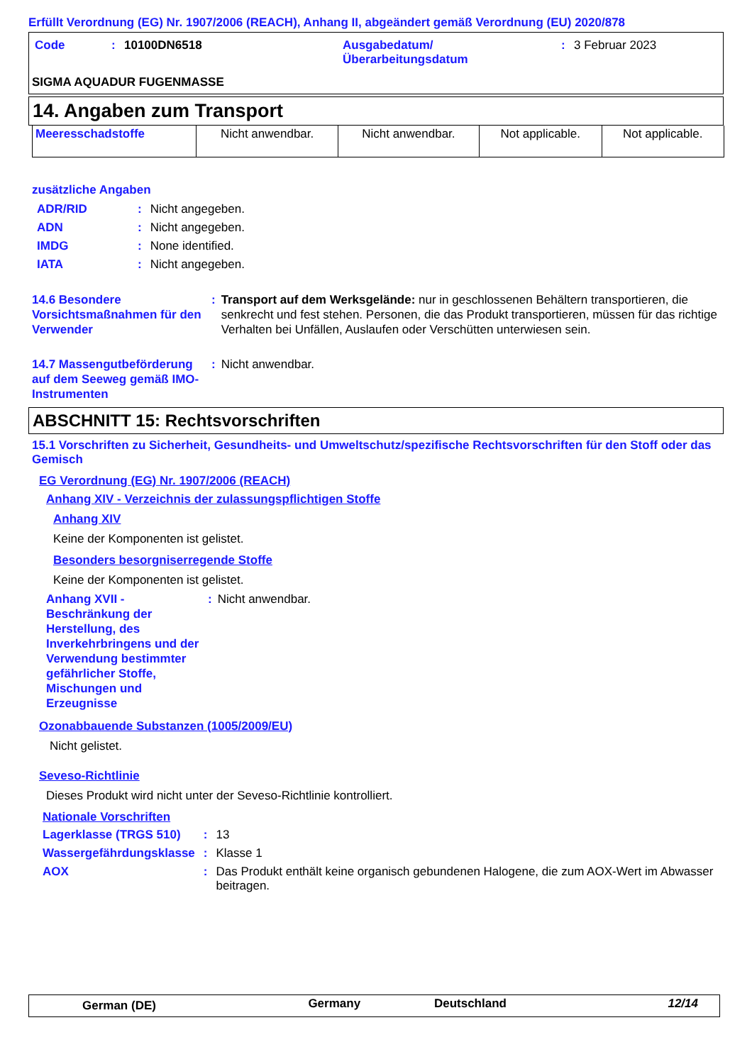Erfüllt Verordnung (EG) Nr. 1907/2006 (REACH), Anhang II, abgeändert gemäß Verordnung (EU) 2020/878
| Code | : | 10100DN6518 | Ausgabedatum/ Überarbeitungsdatum | : | 3 Februar 2023 |
SIGMA AQUADUR FUGENMASSE
14. Angaben zum Transport
| Meeresschadstoffe | Nicht anwendbar. | Nicht anwendbar. | Not applicable. | Not applicable. |
zusätzliche Angaben
| ADR/RID | : | Nicht angegeben. |
| ADN | : | Nicht angegeben. |
| IMDG | : | None identified. |
| IATA | : | Nicht angegeben. |
| 14.6 Besondere Vorsichtsmaßnahmen für den Verwender | : | Transport auf dem Werksgelände: nur in geschlossenen Behältern transportieren, die senkrecht und fest stehen. Personen, die das Produkt transportieren, müssen für das richtige Verhalten bei Unfällen, Auslaufen oder Verschütten unterwiesen sein. |
| 14.7 Massengutbeförderung auf dem Seeweg gemäß IMO-Instrumenten | : | Nicht anwendbar. |
ABSCHNITT 15: Rechtsvorschriften
15.1 Vorschriften zu Sicherheit, Gesundheits- und Umweltschutz/spezifische Rechtsvorschriften für den Stoff oder das Gemisch
EG Verordnung (EG) Nr. 1907/2006 (REACH)
Anhang XIV - Verzeichnis der zulassungspflichtigen Stoffe
Anhang XIV
Keine der Komponenten ist gelistet.
Besonders besorgniserregende Stoffe
Keine der Komponenten ist gelistet.
| Anhang XVII - Beschränkung der Herstellung, des Inverkehrbringens und der Verwendung bestimmter gefährlicher Stoffe, Mischungen und Erzeugnisse | : | Nicht anwendbar. |
Ozonabbauende Substanzen (1005/2009/EU)
Nicht gelistet.
Seveso-Richtlinie
Dieses Produkt wird nicht unter der Seveso-Richtlinie kontrolliert.
Nationale Vorschriften
| Lagerklasse (TRGS 510) | : | 13 |
| Wassergefährdungsklasse | : | Klasse 1 |
| AOX | : | Das Produkt enthält keine organisch gebundenen Halogene, die zum AOX-Wert im Abwasser beitragen. |
| German (DE) | Germany | Deutschland | 12/14 |